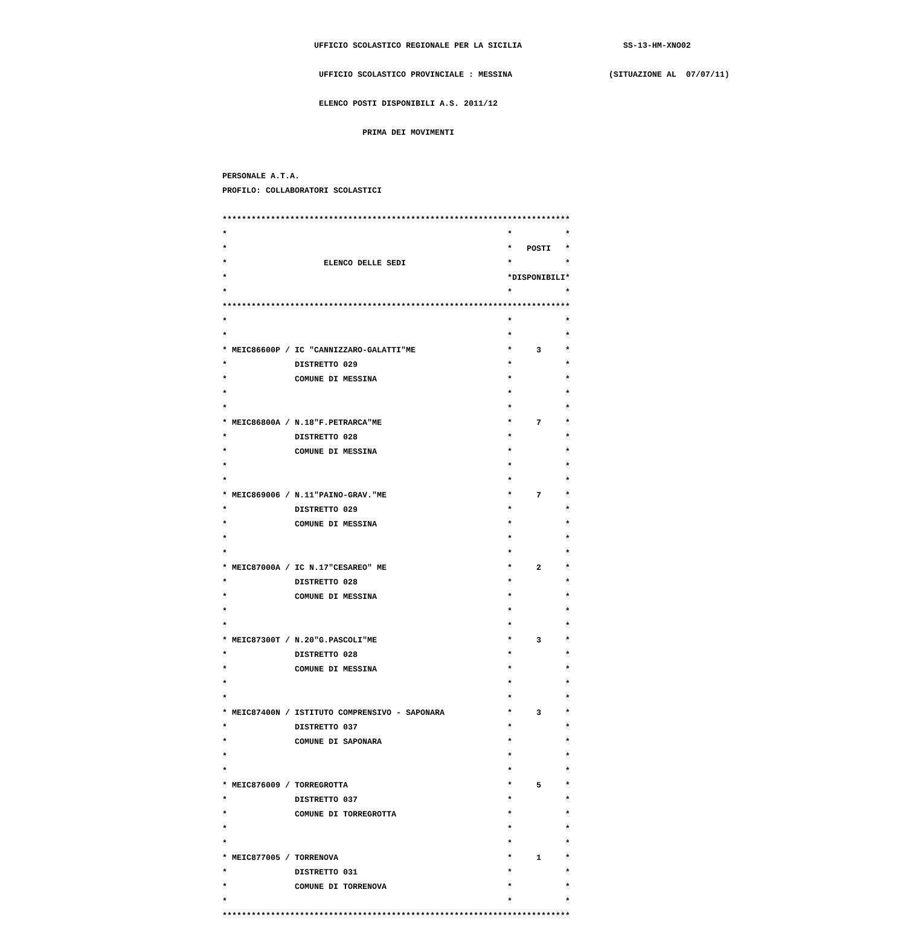UFFICIO SCOLASTICO REGIONALE PER LA SICILIA SS-13-HM-XNO02
UFFICIO SCOLASTICO PROVINCIALE : MESSINA (SITUAZIONE AL 07/07/11)
ELENCO POSTI DISPONIBILI A.S. 2011/12
PRIMA DEI MOVIMENTI
PERSONALE A.T.A.
PROFILO: COLLABORATORI SCOLASTICI
************************************************************************
* * *
* * POSTI *
* ELENCO DELLE SEDI * *
* *DISPONIBILI*
* * *
************************************************************************
* * *
* * *
* MEIC86600P / IC "CANNIZZARO-GALATTI"ME * 3 *
* DISTRETTO 029 * *
* COMUNE DI MESSINA * *
* * *
* * *
* MEIC86800A / N.18"F.PETRARCA"ME * 7 *
* DISTRETTO 028 * *
* COMUNE DI MESSINA * *
* * *
* * *
* MEIC869006 / N.11"PAINO-GRAV."ME * 7 *
* DISTRETTO 029 * *
* COMUNE DI MESSINA * *
* * *
* * *
* MEIC87000A / IC N.17"CESAREO" ME * 2 *
* DISTRETTO 028 * *
* COMUNE DI MESSINA * *
* * *
* * *
* MEIC87300T / N.20"G.PASCOLI"ME * 3 *
* DISTRETTO 028 * *
* COMUNE DI MESSINA * *
* * *
* * *
* MEIC87400N / ISTITUTO COMPRENSIVO - SAPONARA * 3 *
* DISTRETTO 037 * *
* COMUNE DI SAPONARA * *
* * *
* * *
* MEIC876009 / TORREGROTTA * 5 *
* DISTRETTO 037 * *
* COMUNE DI TORREGROTTA * *
* * *
* * *
* MEIC877005 / TORRENOVA * 1 *
* DISTRETTO 031 * *
* COMUNE DI TORRENOVA * *
* * *
************************************************************************